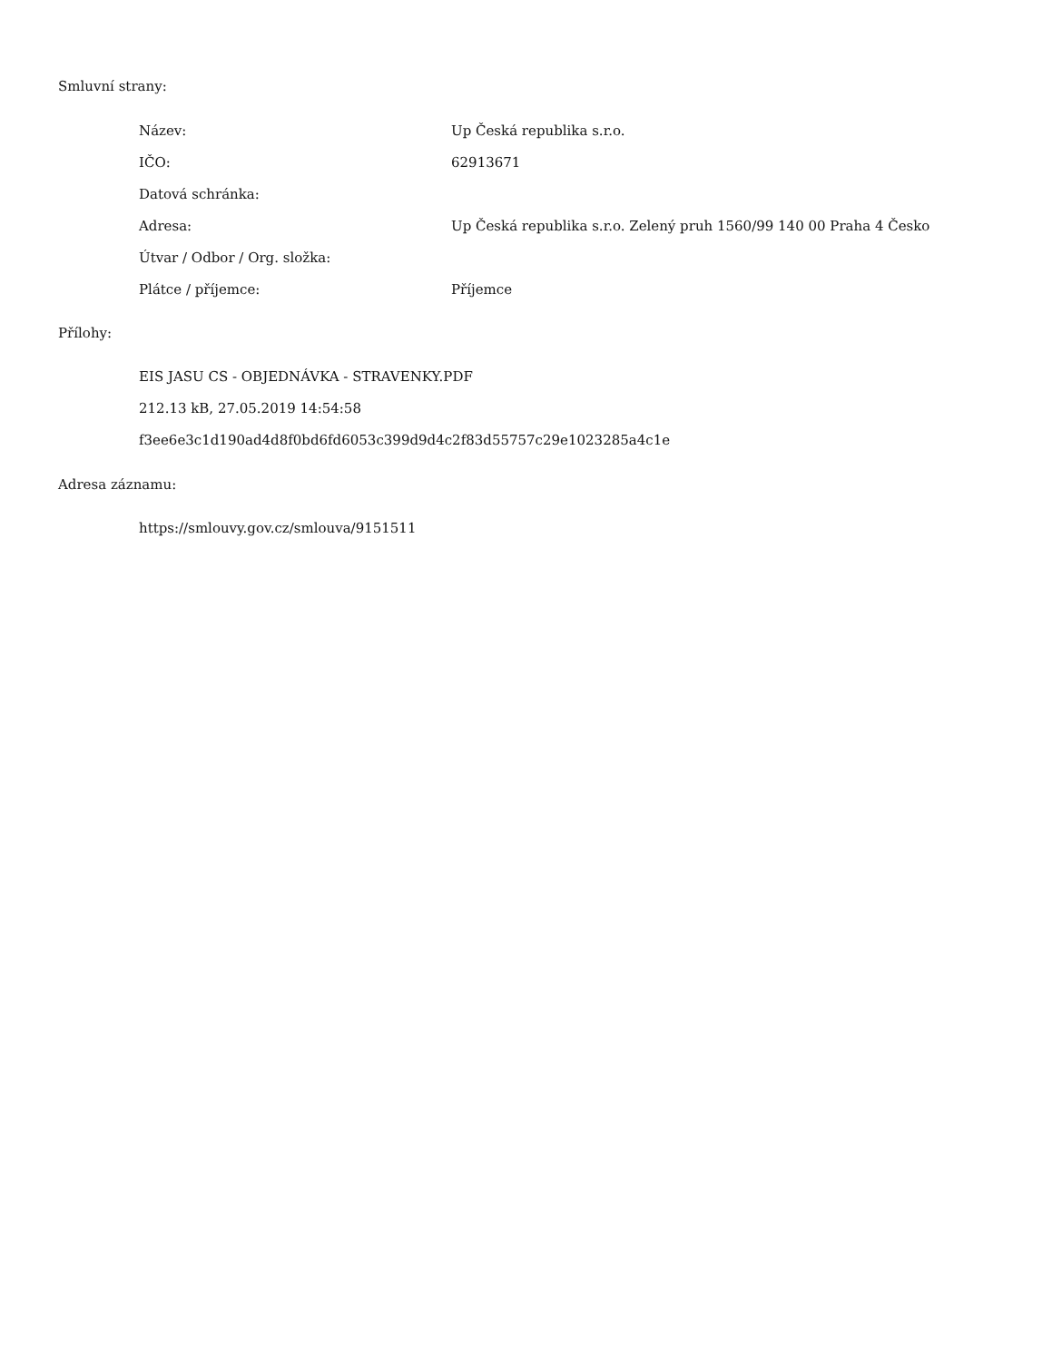Smluvní strany:
| Název: | Up Česká republika s.r.o. |
| IČO: | 62913671 |
| Datová schránka: | |
| Adresa: | Up Česká republika s.r.o. Zelený pruh 1560/99 140 00 Praha 4 Česko |
| Útvar / Odbor / Org. složka: | |
| Plátce / příjemce: | Příjemce |
Přílohy:
EIS JASU CS - OBJEDNÁVKA - STRAVENKY.PDF
212.13 kB, 27.05.2019 14:54:58
f3ee6e3c1d190ad4d8f0bd6fd6053c399d9d4c2f83d55757c29e1023285a4c1e
Adresa záznamu:
https://smlouvy.gov.cz/smlouva/9151511